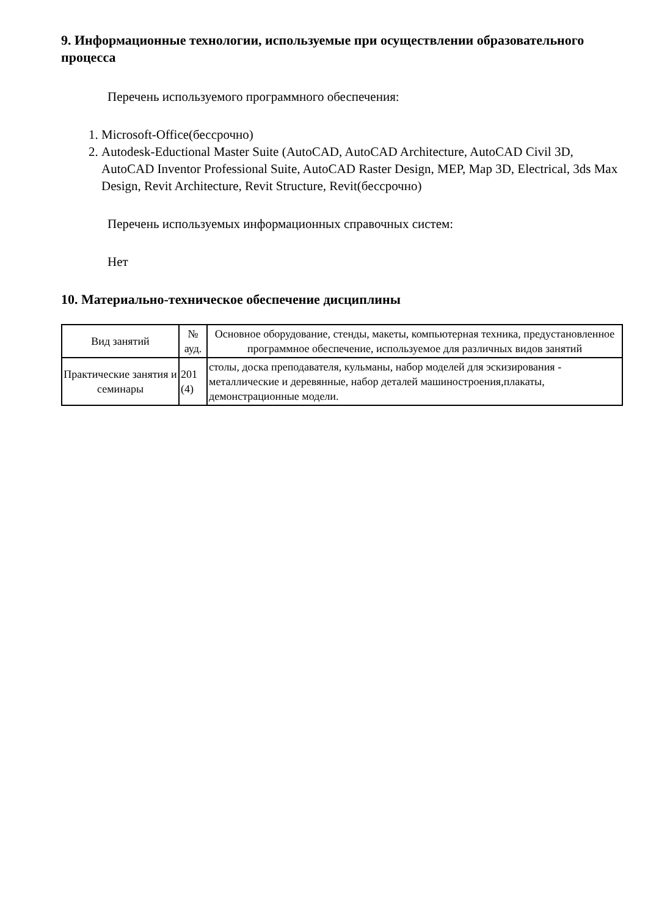9. Информационные технологии, используемые при осуществлении образовательного процесса
Перечень используемого программного обеспечения:
1. Microsoft-Office(бессрочно)
2. Autodesk-Eductional Master Suite (AutoCAD, AutoCAD Architecture, AutoCAD Civil 3D, AutoCAD Inventor Professional Suite, AutoCAD Raster Design, MEP, Map 3D, Electrical, 3ds Max Design, Revit Architecture, Revit Structure, Revit(бессрочно)
Перечень используемых информационных справочных систем:
Нет
10. Материально-техническое обеспечение дисциплины
| Вид занятий | № ауд. | Основное оборудование, стенды, макеты, компьютерная техника, предустановленное программное обеспечение, используемое для различных видов занятий |
| --- | --- | --- |
| Практические занятия и семинары | 201 (4) | столы, доска преподавателя, кульманы, набор моделей для эскизирования - металлические и деревянные, набор деталей машиностроения,плакаты, демонстрационные модели. |